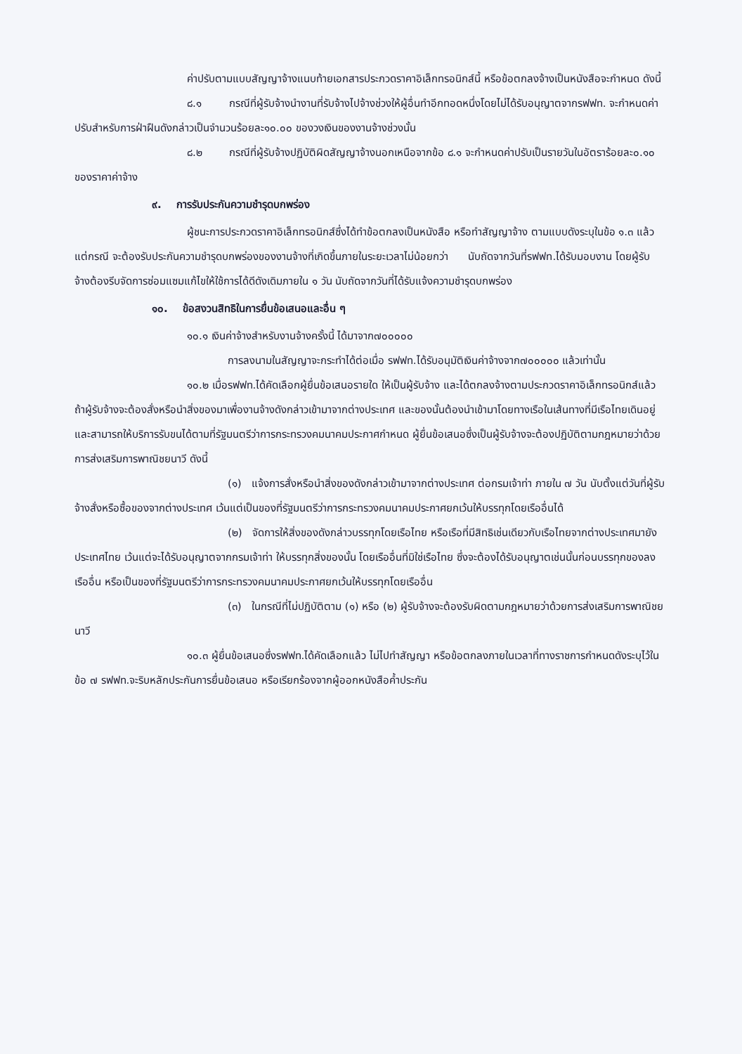ค่าปรับตามแบบสัญญาจ้างแนบท้ายเอกสารประกวดราคาอิเล็กทรอนิกส์นี้ หรือข้อตกลงจ้างเป็นหนังสือจะกำหนด ดังนี้
๘.๑ กรณีที่ผู้รับจ้างนำงานที่รับจ้างไปจ้างช่วงให้ผู้อื่นทำอีกทอดหนึ่งโดยไม่ได้รับอนุญาตจากรฟฟท. จะกำหนดค่าปรับสำหรับการฝ่าฝืนดังกล่าวเป็นจำนวนร้อยละ๑๐.๐๐ ของวงเงินของงานจ้างช่วงนั้น
๘.๒ กรณีที่ผู้รับจ้างปฏิบัติผิดสัญญาจ้างนอกเหนือจากข้อ ๘.๑ จะกำหนดค่าปรับเป็นรายวันในอัตราร้อยละ๐.๑๐ ของราคาค่าจ้าง
๙. การรับประกันความชำรุดบกพร่อง
ผู้ชนะการประกวดราคาอิเล็กทรอนิกส์ซึ่งได้ทำข้อตกลงเป็นหนังสือ หรือทำสัญญาจ้าง ตามแบบดังระบุในข้อ ๑.๓ แล้วแต่กรณี จะต้องรับประกันความชำรุดบกพร่องของงานจ้างที่เกิดขึ้นภายในระยะเวลาไม่น้อยกว่า นับถัดจากวันที่รฟฟท.ได้รับมอบงาน โดยผู้รับจ้างต้องรีบจัดการซ่อมแซมแก้ไขให้ใช้การได้ดีดังเดิมภายใน ๑ วัน นับถัดจากวันที่ได้รับแจ้งความชำรุดบกพร่อง
๑๐. ข้อสงวนสิทธิในการยื่นข้อเสนอและอื่น ๆ
๑๐.๑ เงินค่าจ้างสำหรับงานจ้างครั้งนี้ ได้มาจาก๗๐๐๐๐๐
การลงนามในสัญญาจะกระทำได้ต่อเมื่อ รฟฟท.ได้รับอนุมัติเงินค่าจ้างจาก๗๐๐๐๐๐ แล้วเท่านั้น
๑๐.๒ เมื่อรฟฟท.ได้คัดเลือกผู้ยื่นข้อเสนอรายใด ให้เป็นผู้รับจ้าง และได้ตกลงจ้างตามประกวดราคาอิเล็กทรอนิกส์แล้ว ถ้าผู้รับจ้างจะต้องสั่งหรือนำสิ่งของมาเพื่องานจ้างดังกล่าวเข้ามาจากต่างประเทศ และของนั้นต้องนำเข้ามาโดยทางเรือในเส้นทางที่มีเรือไทยเดินอยู่ และสามารถให้บริการรับขนได้ตามที่รัฐมนตรีว่าการกระทรวงคมนาคมประกาศกำหนด ผู้ยื่นข้อเสนอซึ่งเป็นผู้รับจ้างจะต้องปฏิบัติตามกฎหมายว่าด้วยการส่งเสริมการพาณิชยนาวี ดังนี้
(๑) แจ้งการสั่งหรือนำสิ่งของดังกล่าวเข้ามาจากต่างประเทศ ต่อกรมเจ้าท่า ภายใน ๗ วัน นับตั้งแต่วันที่ผู้รับจ้างสั่งหรือซื้อของจากต่างประเทศ เว้นแต่เป็นของที่รัฐมนตรีว่าการกระทรวงคมนาคมประกาศยกเว้นให้บรรทุกโดยเรืออื่นได้
(๒) จัดการให้สิ่งของดังกล่าวบรรทุกโดยเรือไทย หรือเรือที่มีสิทธิเช่นเดียวกับเรือไทยจากต่างประเทศมายังประเทศไทย เว้นแต่จะได้รับอนุญาตจากกรมเจ้าท่า ให้บรรทุกสิ่งของนั้น โดยเรืออื่นที่มิใช่เรือไทย ซึ่งจะต้องได้รับอนุญาตเช่นนั้นก่อนบรรทุกของลงเรืออื่น หรือเป็นของที่รัฐมนตรีว่าการกระทรวงคมนาคมประกาศยกเว้นให้บรรทุกโดยเรืออื่น
(๓) ในกรณีที่ไม่ปฏิบัติตาม (๑) หรือ (๒) ผู้รับจ้างจะต้องรับผิดตามกฎหมายว่าด้วยการส่งเสริมการพาณิชยนาวี
๑๐.๓ ผู้ยื่นข้อเสนอซึ่งรฟฟท.ได้คัดเลือกแล้ว ไม่ไปทำสัญญา หรือข้อตกลงภายในเวลาที่ทางราชการกำหนดดังระบุไว้ในข้อ ๗ รฟฟท.จะริบหลักประกันการยื่นข้อเสนอ หรือเรียกร้องจากผู้ออกหนังสือค้ำประกัน